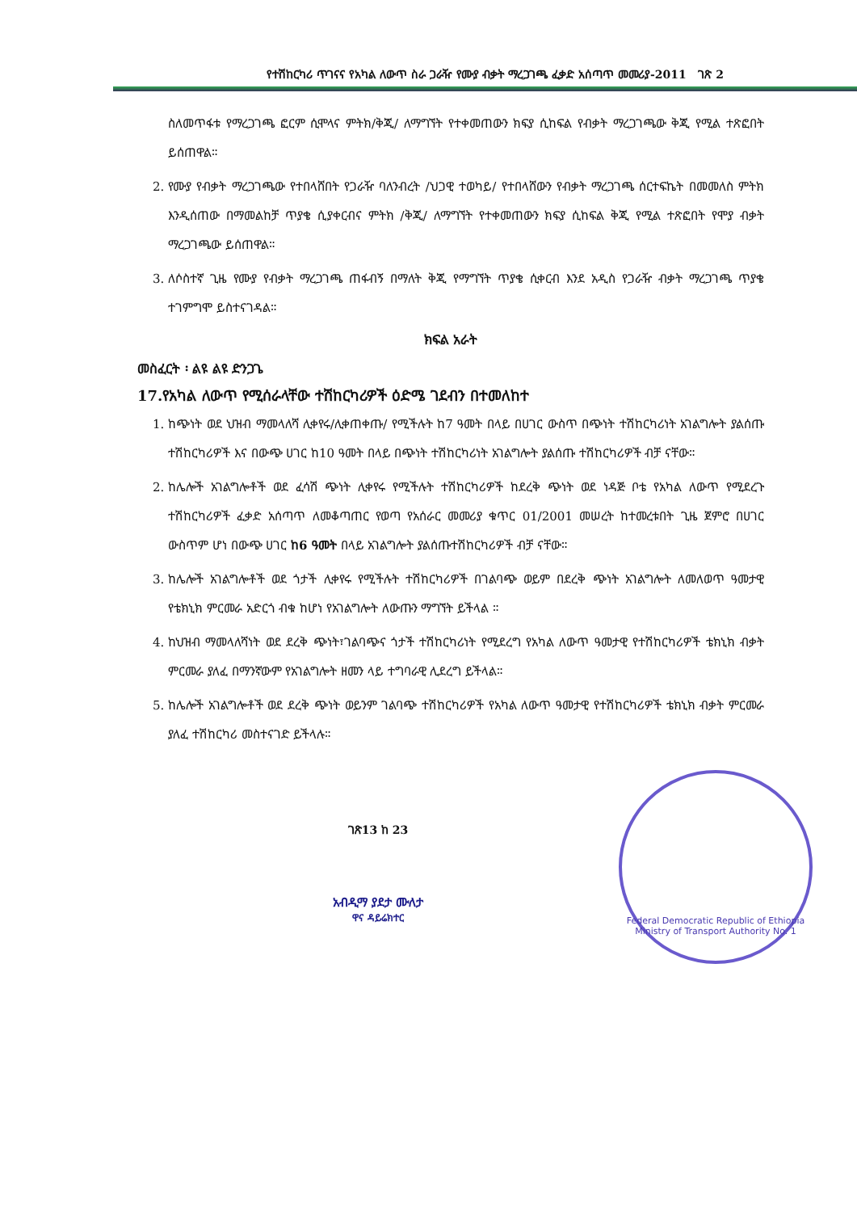የተሽከርካሪ ጥገናና የአካል ለውጥ ስራ ጋራዥ የሙያ ብቃት ማረጋገጫ ፈቃድ አሰጣጥ መመሪያ-2011 ገጽ 2
ስለመጥፋቱ የማረጋገጫ ፎርም ሲሞላና ምትክ/ቅጂ/ ለማግኘት የተቀመጠውን ክፍያ ሲከፍል የብቃት ማረጋገጫው ቅጂ የሚል ተጽፎበት ይሰጠዋል።
2. የሙያ የብቃት ማረጋገጫው የተበላሸበት የጋራዥ ባለንብረት /ህጋዊ ተወካይ/ የተበላሸውን የብቃት ማረጋገጫ ሰርተፍኬት በመመለስ ምትክ እንዲሰጠው በማመልከቻ ጥያቄ ሲያቀርብና ምትክ /ቅጂ/ ለማግኘት የተቀመጠውን ክፍያ ሲከፍል ቅጂ የሚል ተጽፎበት የሞያ ብቃት ማረጋገጫው ይሰጠዋል።
3. ለሶስተኛ ጊዜ የሙያ የብቃት ማረጋገጫ ጠፋብኝ በማለት ቅጂ የማግኘት ጥያቄ ሲቀርብ እንደ አዲስ የጋራዥ ብቃት ማረጋገጫ ጥያቄ ተገምግሞ ይስተናገዳል።
ክፍል አራት
መስፈርት ፡ ልዩ ልዩ ድንጋጌ
17.የአካል ለውጥ የሚሰራላቸው ተሽከርካሪዎች ዕድሜ ገደብን በተመለከተ
1. ከጭነት ወደ ህዝብ ማመላለሻ ሊቀየሩ/ሊቀጠቀጡ/ የሚችሉት ከ7 ዓመት በላይ በሀገር ውስጥ በጭነት ተሽከርካሪነት አገልግሎት ያልሰጡ ተሽከርካሪዎች እና በውጭ ሀገር ከ10 ዓመት በላይ በጭነት ተሽከርካሪነት አገልግሎት ያልሰጡ ተሽከርካሪዎች ብቻ ናቸው።
2. ከሌሎች አገልግሎቶች ወደ ፈሳሽ ጭነት ሊቀየሩ የሚችሉት ተሽከርካሪዎች ከደረቅ ጭነት ወደ ነዳጅ ቦቴ የአካል ለውጥ የሚደረጉ ተሽከርካሪዎች ፈቃድ አሰጣጥ ለመቆጣጠር የወጣ የአሰራር መመሪያ ቁጥር 01/2001 መሠረት ከተመረቱበት ጊዜ ጀምሮ በሀገር ውስጥም ሆነ በውጭ ሀገር ከ6 ዓመት በላይ አገልግሎት ያልሰጡተሽከርካሪዎች ብቻ ናቸው።
3. ከሌሎች አገልግሎቶች ወደ ጎታች ሊቀየሩ የሚችሉት ተሽከርካሪዎች በገልባጭ ወይም በደረቅ ጭነት አገልግሎት ለመለወጥ ዓመታዊ የቴክኒክ ምርመራ አድርጎ ብቁ ከሆነ የአገልግሎት ለውጡን ማግኘት ይችላል ።
4. ከህዝብ ማመላለሻነት ወደ ደረቅ ጭነት፣ገልባጭና ጎታች ተሽከርካሪነት የሚደረግ የአካል ለውጥ ዓመታዊ የተሽከርካሪዎች ቴክኒክ ብቃት ምርመራ ያለፈ በማንኛውም የአገልግሎት ዘመን ላይ ተግባራዊ ሊደረግ ይችላል።
5. ከሌሎች አገልግሎቶች ወደ ደረቅ ጭነት ወይንም ገልባጭ ተሽከርካሪዎች የአካል ለውጥ ዓመታዊ የተሽከርካሪዎች ቴክኒክ ብቃት ምርመራ ያለፈ ተሽከርካሪ መስተናገድ ይችላሉ።
Federal Democratic Republic of Ethiopia Ministry of Transport Authority No. 1
ገጽ13 ከ 23
አብዲማ ያደታ ሙለታ
ዋና ዳይሬክተር